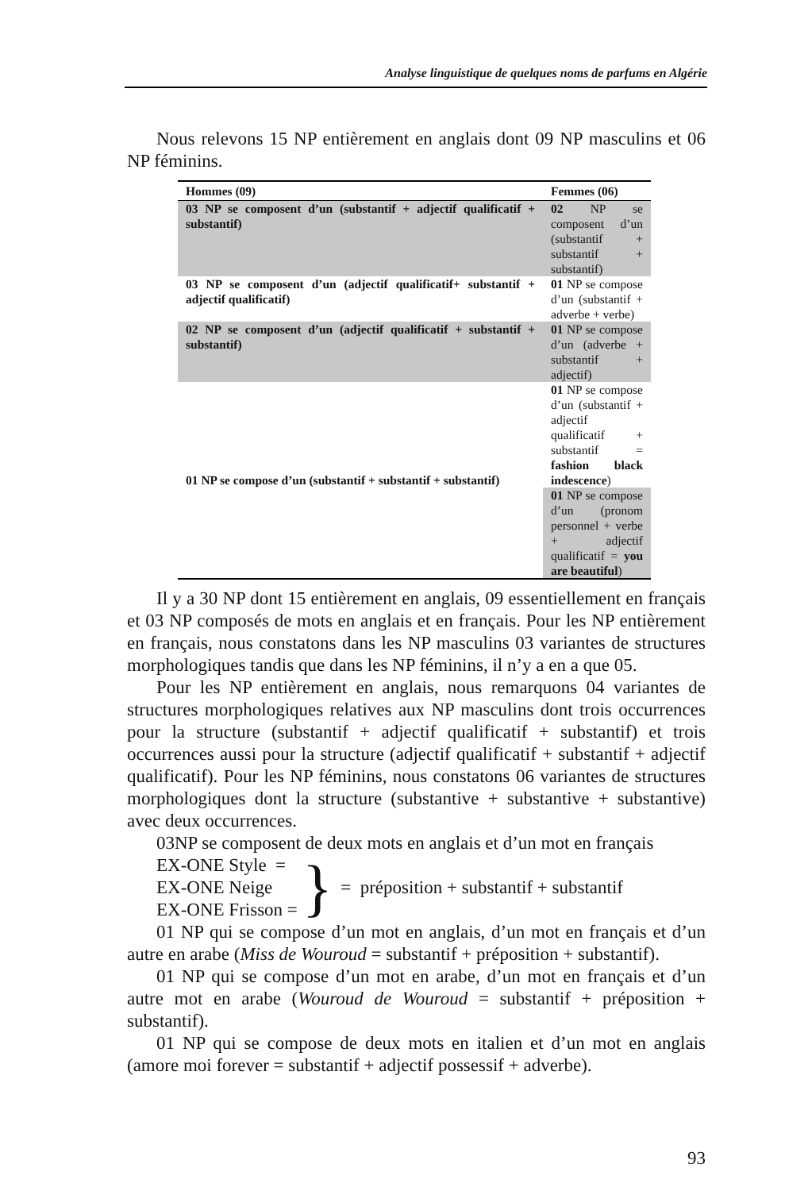Analyse linguistique de quelques noms de parfums en Algérie
Nous relevons 15 NP entièrement en anglais dont 09 NP masculins et 06 NP féminins.
| Hommes (09) | Femmes (06) |
| --- | --- |
| 03 NP se composent d’un (substantif + adjectif qualificatif + substantif) | 02 NP se composent d’un (substantif + substantif + substantif) |
| 03 NP se composent d’un (adjectif qualificatif+ substantif + adjectif qualificatif) | 01 NP se compose d’un (substantif + adverbe + verbe) |
| 02 NP se composent d’un (adjectif qualificatif + substantif + substantif) | 01 NP se compose d’un (adverbe + substantif + adjectif) |
| 01 NP se compose d’un (substantif + substantif + substantif) | 01 NP se compose d’un (substantif + adjectif qualificatif + substantif = fashion black indescence ) |
| | 01 NP se compose d’un (pronom personnel + verbe + adjectif qualificatif = you are beautiful ) |
Il y a 30 NP dont 15 entièrement en anglais, 09 essentiellement en français et 03 NP composés de mots en anglais et en français. Pour les NP entièrement en français, nous constatons dans les NP masculins 03 variantes de structures morphologiques tandis que dans les NP féminins, il n’y a en a que 05.
Pour les NP entièrement en anglais, nous remarquons 04 variantes de structures morphologiques relatives aux NP masculins dont trois occurrences pour la structure (substantif + adjectif qualificatif + substantif) et trois occurrences aussi pour la structure (adjectif qualificatif + substantif + adjectif qualificatif). Pour les NP féminins, nous constatons 06 variantes de structures morphologiques dont la structure (substantive + substantive + substantive) avec deux occurrences.
03NP se composent de deux mots en anglais et d’un mot en français
EX-ONE Style =
EX-ONE Neige
EX-ONE Frisson =
}
= préposition + substantif + substantif
01 NP qui se compose d’un mot en anglais, d’un mot en français et d’un autre en arabe (Miss de Wouroud = substantif + préposition + substantif).
01 NP qui se compose d’un mot en arabe, d’un mot en français et d’un autre mot en arabe (Wouroud de Wouroud = substantif + préposition + substantif).
01 NP qui se compose de deux mots en italien et d’un mot en anglais (amore moi forever = substantif + adjectif possessif + adverbe).
93